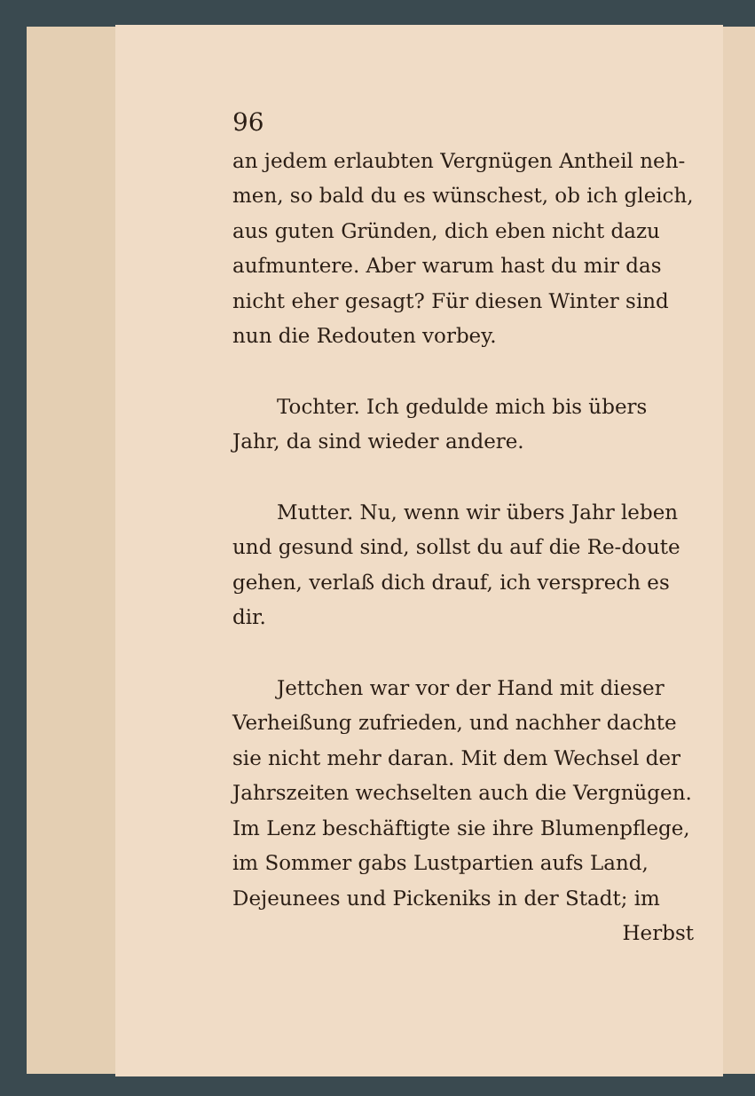96
an jedem erlaubten Vergnügen Antheil neh-men, so bald du es wünschest, ob ich gleich, aus guten Gründen, dich eben nicht dazu aufmuntere. Aber warum hast du mir das nicht eher gesagt? Für diesen Winter sind nun die Redouten vorbey.
Tochter. Ich gedulde mich bis übers Jahr, da sind wieder andere.
Mutter. Nu, wenn wir übers Jahr leben und gesund sind, sollst du auf die Re-doute gehen, verlaß dich drauf, ich versprech es dir.
Jettchen war vor der Hand mit dieser Verheißung zufrieden, und nachher dachte sie nicht mehr daran. Mit dem Wechsel der Jahrszeiten wechselten auch die Vergnügen. Im Lenz beschäftigte sie ihre Blumenpflege, im Sommer gabs Lustpartien aufs Land, Dejeunees und Pickeniks in der Stadt; im
Herbst